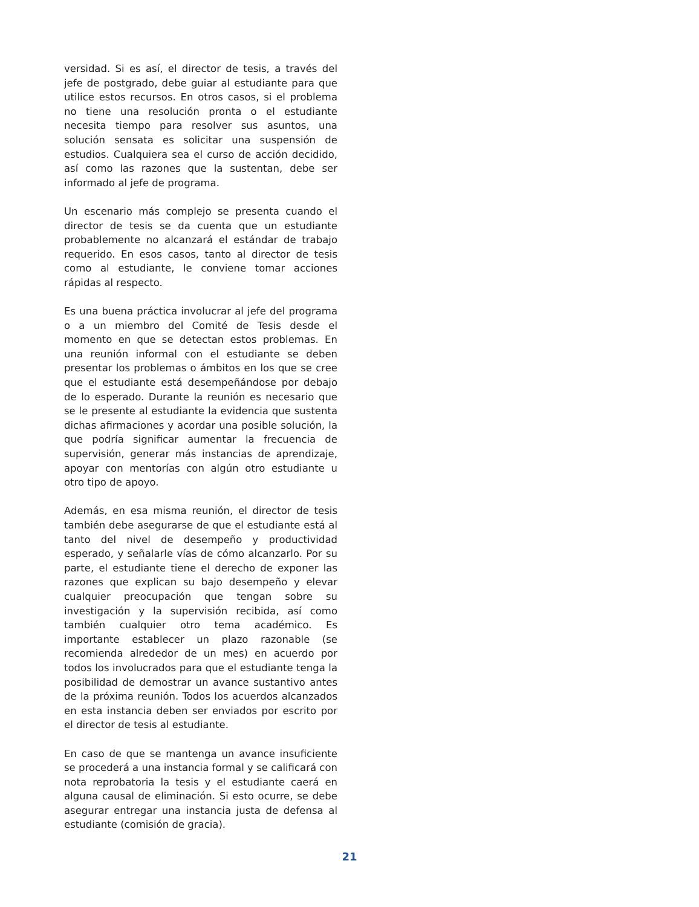versidad. Si es así, el director de tesis, a través del jefe de postgrado, debe guiar al estudiante para que utilice estos recursos. En otros casos, si el problema no tiene una resolución pronta o el estudiante necesita tiempo para resolver sus asuntos, una solución sensata es solicitar una suspensión de estudios. Cualquiera sea el curso de acción decidido, así como las razones que la sustentan, debe ser informado al jefe de programa.
Un escenario más complejo se presenta cuando el director de tesis se da cuenta que un estudiante probablemente no alcanzará el estándar de trabajo requerido. En esos casos, tanto al director de tesis como al estudiante, le conviene tomar acciones rápidas al respecto.
Es una buena práctica involucrar al jefe del programa o a un miembro del Comité de Tesis desde el momento en que se detectan estos problemas. En una reunión informal con el estudiante se deben presentar los problemas o ámbitos en los que se cree que el estudiante está desempeñándose por debajo de lo esperado. Durante la reunión es necesario que se le presente al estudiante la evidencia que sustenta dichas afirmaciones y acordar una posible solución, la que podría significar aumentar la frecuencia de supervisión, generar más instancias de aprendizaje, apoyar con mentorías con algún otro estudiante u otro tipo de apoyo.
Además, en esa misma reunión, el director de tesis también debe asegurarse de que el estudiante está al tanto del nivel de desempeño y productividad esperado, y señalarle vías de cómo alcanzarlo. Por su parte, el estudiante tiene el derecho de exponer las razones que explican su bajo desempeño y elevar cualquier preocupación que tengan sobre su investigación y la supervisión recibida, así como también cualquier otro tema académico. Es importante establecer un plazo razonable (se recomienda alrededor de un mes) en acuerdo por todos los involucrados para que el estudiante tenga la posibilidad de demostrar un avance sustantivo antes de la próxima reunión. Todos los acuerdos alcanzados en esta instancia deben ser enviados por escrito por el director de tesis al estudiante.
En caso de que se mantenga un avance insuficiente se procederá a una instancia formal y se calificará con nota reprobatoria la tesis y el estudiante caerá en alguna causal de eliminación. Si esto ocurre, se debe asegurar entregar una instancia justa de defensa al estudiante (comisión de gracia).
21